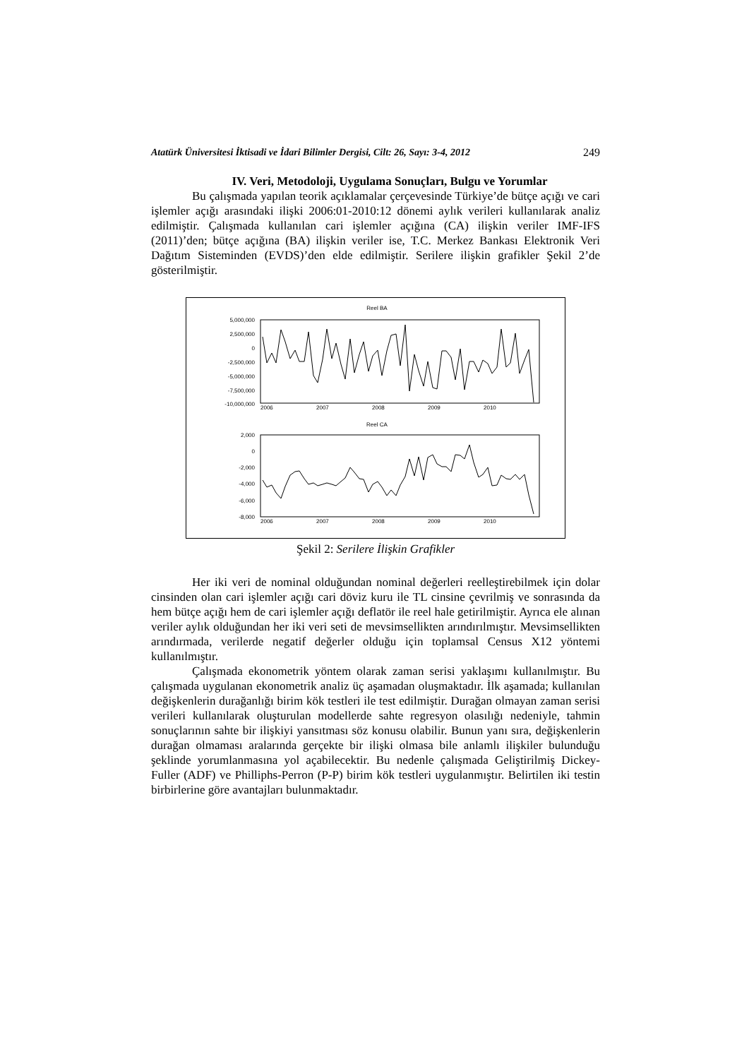Atatürk Üniversitesi İktisadi ve İdari Bilimler Dergisi, Cilt: 26, Sayı: 3-4, 2012 249
IV. Veri, Metodoloji, Uygulama Sonuçları, Bulgu ve Yorumlar
Bu çalışmada yapılan teorik açıklamalar çerçevesinde Türkiye’de bütçe açığı ve cari işlemler açığı arasındaki ilişki 2006:01-2010:12 dönemi aylık verileri kullanılarak analiz edilmiştir. Çalışmada kullanılan cari işlemler açığına (CA) ilişkin veriler IMF-IFS (2011)’den; bütçe açığına (BA) ilişkin veriler ise, T.C. Merkez Bankası Elektronik Veri Dağıtım Sisteminden (EVDS)’den elde edilmiştir. Serilere ilişkin grafikler Şekil 2’de gösterilmiştir.
Reel BA
5,000,000
2,500,000
0
-2,500,000
-5,000,000
-7,500,000
-10,000,000
2006
2007
2008
2009
2010
Reel CA
2,000
0
-2,000
-4,000
-6,000
-8,000
2006
2007
2008
2009
2010
Şekil 2: Serilere İlişkin Grafikler
Her iki veri de nominal olduğundan nominal değerleri reelleştirebilmek için dolar cinsinden olan cari işlemler açığı cari döviz kuru ile TL cinsine çevrilmiş ve sonrasında da hem bütçe açığı hem de cari işlemler açığı deflatör ile reel hale getirilmiştir. Ayrıca ele alınan veriler aylık olduğundan her iki veri seti de mevsimsellikten arındırılmıştır. Mevsimsellikten arındırmada, verilerde negatif değerler olduğu için toplamsal Census X12 yöntemi kullanılmıştır.
Çalışmada ekonometrik yöntem olarak zaman serisi yaklaşımı kullanılmıştır. Bu çalışmada uygulanan ekonometrik analiz üç aşamadan oluşmaktadır. İlk aşamada; kullanılan değişkenlerin durağanlığı birim kök testleri ile test edilmiştir. Durağan olmayan zaman serisi verileri kullanılarak oluşturulan modellerde sahte regresyon olasılığı nedeniyle, tahmin sonuçlarının sahte bir ilişkiyi yansıtması söz konusu olabilir. Bunun yanı sıra, değişkenlerin durağan olmaması aralarında gerçekte bir ilişki olmasa bile anlamlı ilişkiler bulunduğu şeklinde yorumlanmasına yol açabilecektir. Bu nedenle çalışmada Geliştirilmiş Dickey-Fuller (ADF) ve Philliphs-Perron (P-P) birim kök testleri uygulanmıştır. Belirtilen iki testin birbirlerine göre avantajları bulunmaktadır.